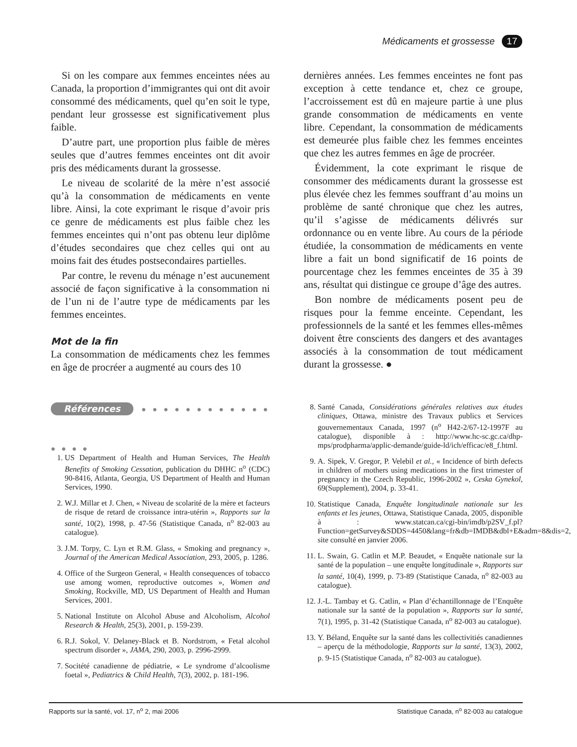Médicaments et grossesse 17
Si on les compare aux femmes enceintes nées au Canada, la proportion d’immigrantes qui ont dit avoir consommé des médicaments, quel qu’en soit le type, pendant leur grossesse est significativement plus faible.
D’autre part, une proportion plus faible de mères seules que d’autres femmes enceintes ont dit avoir pris des médicaments durant la grossesse.
Le niveau de scolarité de la mère n’est associé qu’à la consommation de médicaments en vente libre. Ainsi, la cote exprimant le risque d’avoir pris ce genre de médicaments est plus faible chez les femmes enceintes qui n’ont pas obtenu leur diplôme d’études secondaires que chez celles qui ont au moins fait des études postsecondaires partielles.
Par contre, le revenu du ménage n’est aucunement associé de façon significative à la consommation ni de l’un ni de l’autre type de médicaments par les femmes enceintes.
Mot de la fin
La consommation de médicaments chez les femmes en âge de procréer a augmenté au cours des 10
dernières années. Les femmes enceintes ne font pas exception à cette tendance et, chez ce groupe, l’accroissement est dû en majeure partie à une plus grande consommation de médicaments en vente libre. Cependant, la consommation de médicaments est demeurée plus faible chez les femmes enceintes que chez les autres femmes en âge de procréer.
Évidemment, la cote exprimant le risque de consommer des médicaments durant la grossesse est plus élevée chez les femmes souffrant d’au moins un problème de santé chronique que chez les autres, qu’il s’agisse de médicaments délivrés sur ordonnance ou en vente libre. Au cours de la période étudiée, la consommation de médicaments en vente libre a fait un bond significatif de 16 points de pourcentage chez les femmes enceintes de 35 à 39 ans, résultat qui distingue ce groupe d’âge des autres.
Bon nombre de médicaments posent peu de risques pour la femme enceinte. Cependant, les professionnels de la santé et les femmes elles-mêmes doivent être conscients des dangers et des avantages associés à la consommation de tout médicament durant la grossesse. ●
Références ● ● ● ● ● ● ● ● ● ● ● ● ● ● ● ●
1. US Department of Health and Human Services, The Health Benefits of Smoking Cessation, publication du DHHC n<sup>o</sup> (CDC) 90-8416, Atlanta, Georgia, US Department of Health and Human Services, 1990.
2. W.J. Millar et J. Chen, « Niveau de scolarité de la mère et facteurs de risque de retard de croissance intra-utérin », Rapports sur la santé, 10(2), 1998, p. 47-56 (Statistique Canada, n<sup>o</sup> 82-003 au catalogue).
3. J.M. Torpy, C. Lyn et R.M. Glass, « Smoking and pregnancy », Journal of the American Medical Association, 293, 2005, p. 1286.
4. Office of the Surgeon General, « Health consequences of tobacco use among women, reproductive outcomes », Women and Smoking, Rockville, MD, US Department of Health and Human Services, 2001.
5. National Institute on Alcohol Abuse and Alcoholism, Alcohol Research & Health, 25(3), 2001, p. 159-239.
6. R.J. Sokol, V. Delaney-Black et B. Nordstrom, « Fetal alcohol spectrum disorder », JAMA, 290, 2003, p. 2996-2999.
7. Socitété canadienne de pédiatrie, « Le syndrome d’alcoolisme foetal », Pediatrics & Child Health, 7(3), 2002, p. 181-196.
8. Santé Canada, Considérations générales relatives aux études cliniques, Ottawa, ministre des Travaux publics et Services gouvernementaux Canada, 1997 (n<sup>o</sup> H42-2/67-12-1997F au catalogue), disponible à : http://www.hc-sc.gc.ca/dhp-mps/prodpharma/applic-demande/guide-ld/ich/efficac/e8_f.html.
9. A. Sipek, V. Gregor, P. Velebil et al., « Incidence of birth defects in children of mothers using medications in the first trimester of pregnancy in the Czech Republic, 1996-2002 », Ceska Gynekol, 69(Supplement), 2004, p. 33-41.
10. Statistique Canada, Enquête longitudinale nationale sur les enfants et les jeunes, Ottawa, Statistique Canada, 2005, disponible à : www.statcan.ca/cgi-bin/imdb/p2SV_f.pl?Function=getSurvey&SDDS=4450&lang=fr&db=IMDB&dbl+E&adm=8&dis=2, site consulté en janvier 2006.
11. L. Swain, G. Catlin et M.P. Beaudet, « Enquête nationale sur la santé de la population – une enquête longitudinale », Rapports sur la santé, 10(4), 1999, p. 73-89 (Statistique Canada, n<sup>o</sup> 82-003 au catalogue).
12. J.-L. Tambay et G. Catlin, « Plan d’échantillonnage de l’Enquête nationale sur la santé de la population », Rapports sur la santé, 7(1), 1995, p. 31-42 (Statistique Canada, n<sup>o</sup> 82-003 au catalogue).
13. Y. Béland, Enquête sur la santé dans les collectivitiés canadiennes – aperçu de la méthodologie, Rapports sur la santé, 13(3), 2002, p. 9-15 (Statistique Canada, n<sup>o</sup> 82-003 au catalogue).
Rapports sur la santé, vol. 17, n<sup>o</sup> 2, mai 2006 Statistique Canada, n<sup>o</sup> 82-003 au catalogue